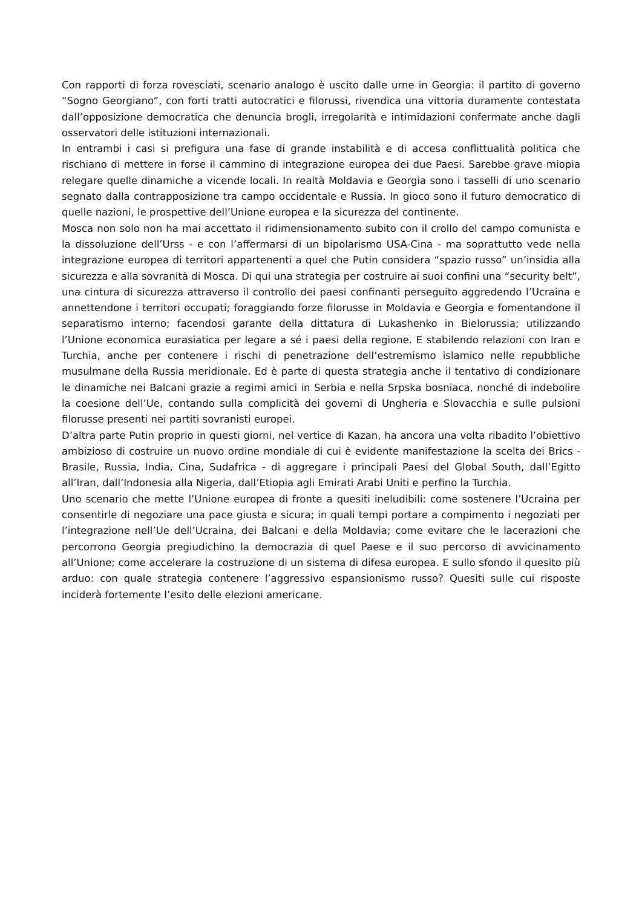Con rapporti di forza rovesciati, scenario analogo è uscito dalle urne in Georgia: il partito di governo “Sogno Georgiano”, con forti tratti autocratici e filorussi, rivendica una vittoria duramente contestata dall’opposizione democratica che denuncia brogli, irregolarità e intimidazioni confermate anche dagli osservatori delle istituzioni internazionali.
In entrambi i casi si prefigura una fase di grande instabilità e di accesa conflittualità politica che rischiano di mettere in forse il cammino di integrazione europea dei due Paesi. Sarebbe grave miopia relegare quelle dinamiche a vicende locali. In realtà Moldavia e Georgia sono i tasselli di uno scenario segnato dalla contrapposizione tra campo occidentale e Russia. In gioco sono il futuro democratico di quelle nazioni, le prospettive dell’Unione europea e la sicurezza del continente.
Mosca non solo non ha mai accettato il ridimensionamento subito con il crollo del campo comunista e la dissoluzione dell’Urss - e con l’affermarsi di un bipolarismo USA-Cina - ma soprattutto vede nella integrazione europea di territori appartenenti a quel che Putin considera “spazio russo” un’insidia alla sicurezza e alla sovranità di Mosca. Di qui una strategia per costruire ai suoi confini una “security belt”, una cintura di sicurezza attraverso il controllo dei paesi confinanti perseguito aggredendo l’Ucraina e annettendone i territori occupati; foraggiando forze filorusse in Moldavia e Georgia e fomentandone il separatismo interno; facendosi garante della dittatura di Lukashenko in Bielorussia; utilizzando l’Unione economica eurasiatica per legare a sé i paesi della regione. E stabilendo relazioni con Iran e Turchia, anche per contenere i rischi di penetrazione dell’estremismo islamico nelle repubbliche musulmane della Russia meridionale. Ed è parte di questa strategia anche il tentativo di condizionare le dinamiche nei Balcani grazie a regimi amici in Serbia e nella Srpska bosniaca, nonché di indebolire la coesione dell’Ue, contando sulla complicità dei governi di Ungheria e Slovacchia e sulle pulsioni filorusse presenti nei partiti sovranisti europei.
D’altra parte Putin proprio in questi giorni, nel vertice di Kazan, ha ancora una volta ribadito l’obiettivo ambizioso di costruire un nuovo ordine mondiale di cui è evidente manifestazione la scelta dei Brics - Brasile, Russia, India, Cina, Sudafrica - di aggregare i principali Paesi del Global South, dall’Egitto all’Iran, dall’Indonesia alla Nigeria, dall’Etiopia agli Emirati Arabi Uniti e perfino la Turchia.
Uno scenario che mette l’Unione europea di fronte a quesiti ineludibili: come sostenere l’Ucraina per consentirle di negoziare una pace giusta e sicura; in quali tempi portare a compimento i negoziati per l’integrazione nell’Ue dell’Ucraina, dei Balcani e della Moldavia; come evitare che le lacerazioni che percorrono Georgia pregiudichino la democrazia di quel Paese e il suo percorso di avvicinamento all’Unione; come accelerare la costruzione di un sistema di difesa europea. E sullo sfondo il quesito più arduo: con quale strategia contenere l’aggressivo espansionismo russo? Quesiti sulle cui risposte inciderà fortemente l’esito delle elezioni americane.